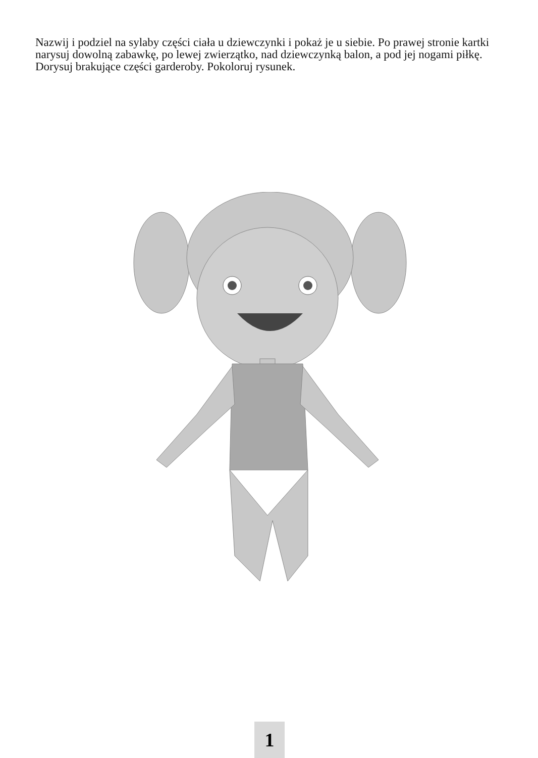Nazwij i podziel na sylaby części ciała u dziewczynki i pokaż je u siebie. Po prawej stronie kartki narysuj dowolną zabawkę, po lewej zwierzątko, nad dziewczynką balon, a pod jej nogami piłkę. Dorysuj brakujące części garderoby. Pokoloruj rysunek.
1